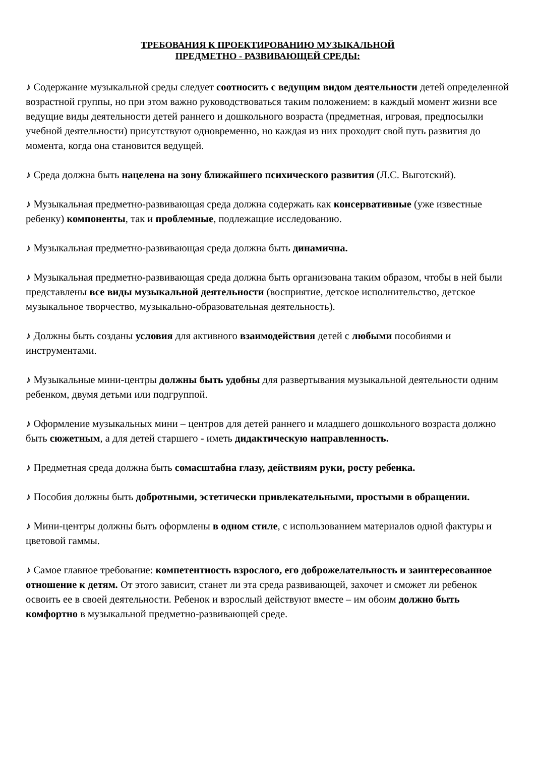ТРЕБОВАНИЯ К ПРОЕКТИРОВАНИЮ МУЗЫКАЛЬНОЙ
ПРЕДМЕТНО - РАЗВИВАЮЩЕЙ СРЕДЫ:
♪ Содержание музыкальной среды следует соотносить с ведущим видом деятельности детей определенной возрастной группы, но при этом важно руководствоваться таким положением: в каждый момент жизни все ведущие виды деятельности детей раннего и дошкольного возраста (предметная, игровая, предпосылки учебной деятельности) присутствуют одновременно, но каждая из них проходит свой путь развития до момента, когда она становится ведущей.
♪ Среда должна быть нацелена на зону ближайшего психического развития (Л.С. Выготский).
♪ Музыкальная предметно-развивающая среда должна содержать как консервативные (уже известные ребенку) компоненты, так и проблемные, подлежащие исследованию.
♪ Музыкальная предметно-развивающая среда должна быть динамична.
♪ Музыкальная предметно-развивающая среда должна быть организована таким образом, чтобы в ней были представлены все виды музыкальной деятельности (восприятие, детское исполнительство, детское музыкальное творчество, музыкально-образовательная деятельность).
♪ Должны быть созданы условия для активного взаимодействия детей с любыми пособиями и инструментами.
♪ Музыкальные мини-центры должны быть удобны для развертывания музыкальной деятельности одним ребенком, двумя детьми или подгруппой.
♪ Оформление музыкальных мини – центров для детей раннего и младшего дошкольного возраста должно быть сюжетным, а для детей старшего - иметь дидактическую направленность.
♪ Предметная среда должна быть сомасштабна глазу, действиям руки, росту ребенка.
♪ Пособия должны быть добротными, эстетически привлекательными, простыми в обращении.
♪ Мини-центры должны быть оформлены в одном стиле, с использованием материалов одной фактуры и цветовой гаммы.
♪ Самое главное требование: компетентность взрослого, его доброжелательность и заинтересованное отношение к детям. От этого зависит, станет ли эта среда развивающей, захочет и сможет ли ребенок освоить ее в своей деятельности. Ребенок и взрослый действуют вместе – им обоим должно быть комфортно в музыкальной предметно-развивающей среде.